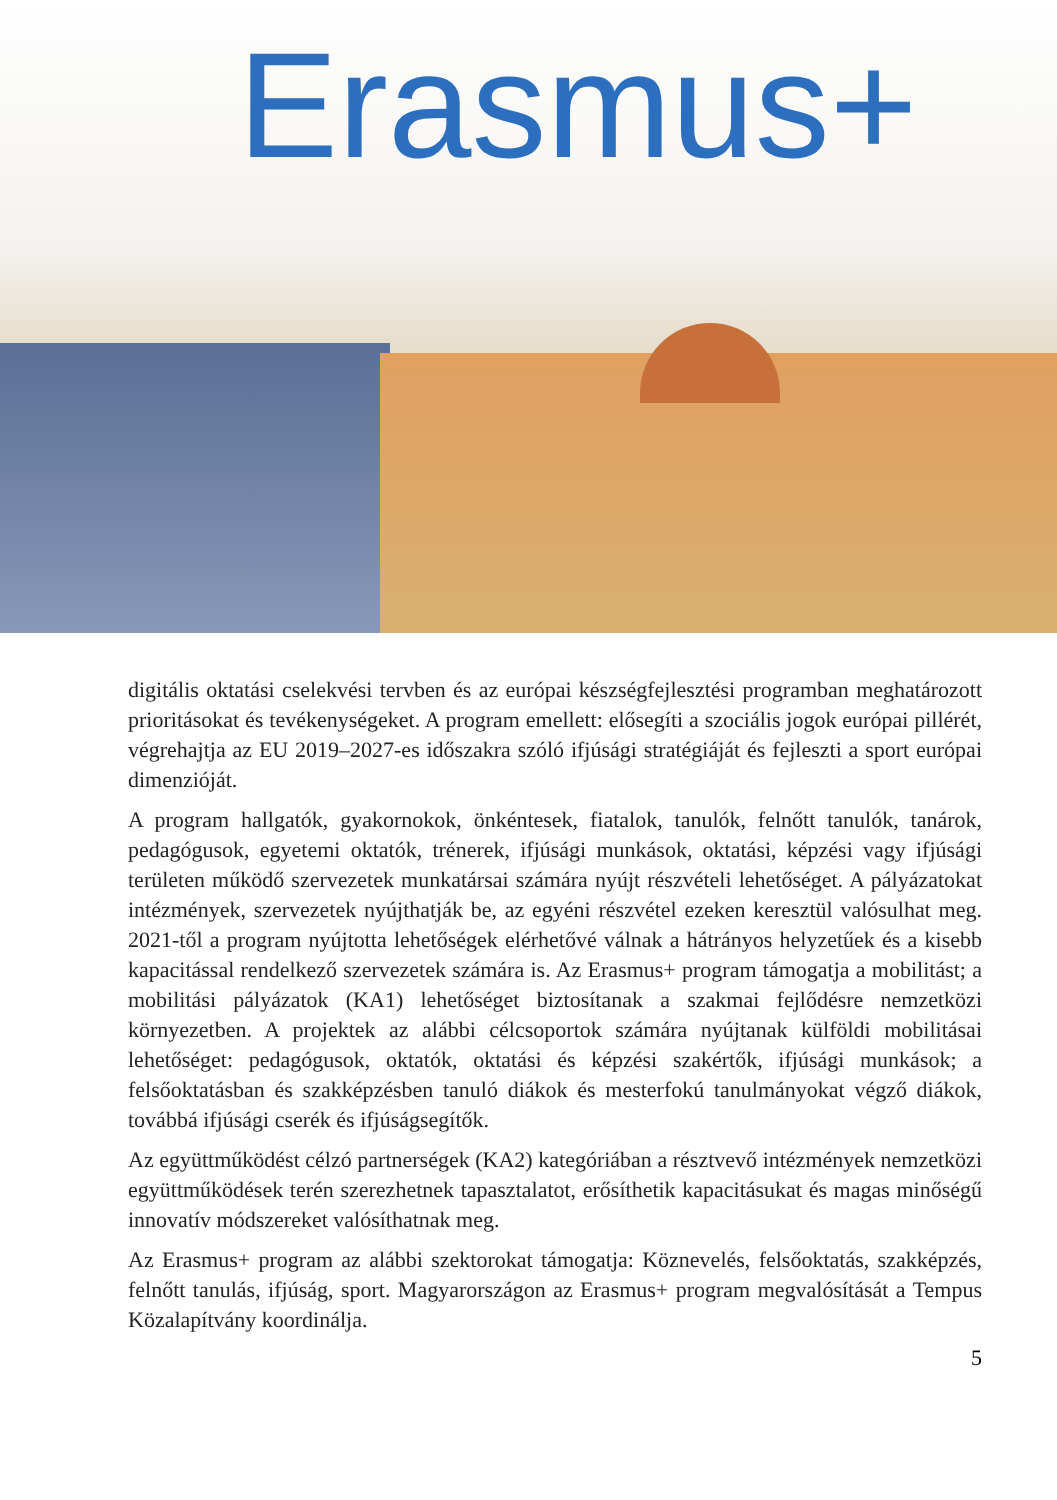Erasmus+
digitális oktatási cselekvési tervben és az európai készségfejlesztési programban meghatározott prioritásokat és tevékenységeket. A program emellett: elősegíti a szociális jogok európai pillérét, végrehajtja az EU 2019–2027-es időszakra szóló ifjúsági stratégiáját és fejleszti a sport európai dimenzióját.
A program hallgatók, gyakornokok, önkéntesek, fiatalok, tanulók, felnőtt tanulók, tanárok, pedagógusok, egyetemi oktatók, trénerek, ifjúsági munkások, oktatási, képzési vagy ifjúsági területen működő szervezetek munkatársai számára nyújt részvételi lehetőséget. A pályázatokat intézmények, szervezetek nyújthatják be, az egyéni részvétel ezeken keresztül valósulhat meg. 2021-től a program nyújtotta lehetőségek elérhetővé válnak a hátrányos helyzetűek és a kisebb kapacitással rendelkező szervezetek számára is. Az Erasmus+ program támogatja a mobilitást; a mobilitási pályázatok (KA1) lehetőséget biztosítanak a szakmai fejlődésre nemzetközi környezetben. A projektek az alábbi célcsoportok számára nyújtanak külföldi mobilitásai lehetőséget: pedagógusok, oktatók, oktatási és képzési szakértők, ifjúsági munkások; a felsőoktatásban és szakképzésben tanuló diákok és mesterfokú tanulmányokat végző diákok, továbbá ifjúsági cserék és ifjúságsegítők.
Az együttműködést célzó partnerségek (KA2) kategóriában a résztvevő intézmények nemzetközi együttműködések terén szerezhetnek tapasztalatot, erősíthetik kapacitásukat és magas minőségű innovatív módszereket valósíthatnak meg.
Az Erasmus+ program az alábbi szektorokat támogatja: Köznevelés, felsőoktatás, szakképzés, felnőtt tanulás, ifjúság, sport. Magyarországon az Erasmus+ program megvalósítását a Tempus Közalapítvány koordinálja.
5